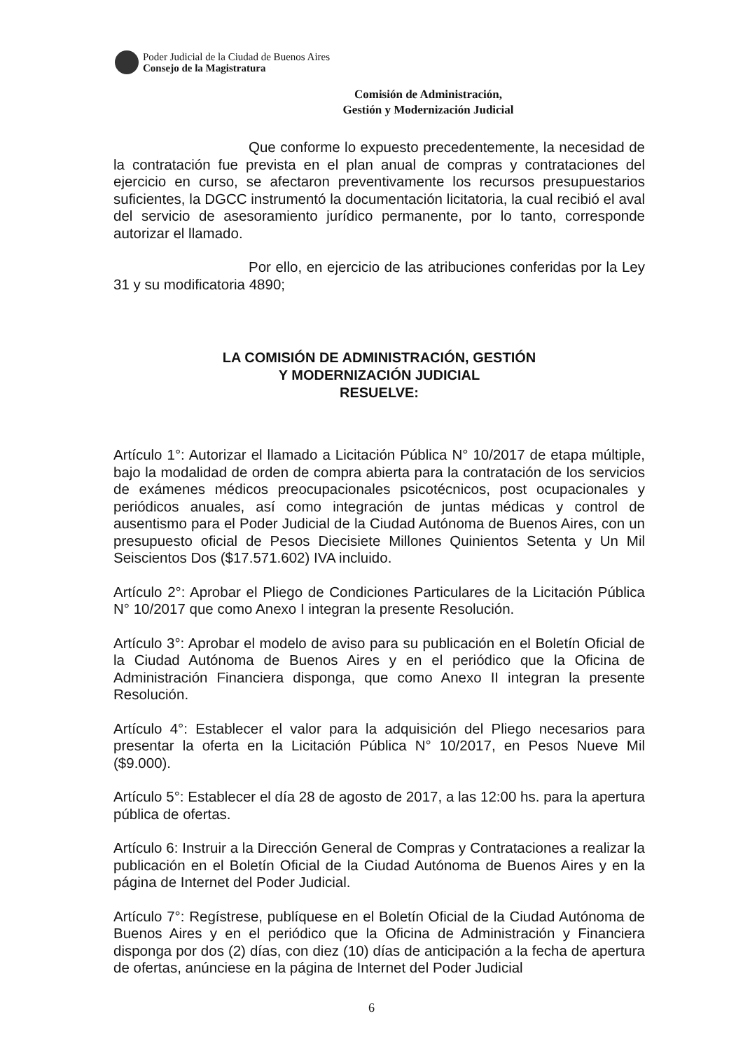Poder Judicial de la Ciudad de Buenos Aires
Consejo de la Magistratura
Comisión de Administración,
Gestión y Modernización Judicial
Que conforme lo expuesto precedentemente, la necesidad de la contratación fue prevista en el plan anual de compras y contrataciones del ejercicio en curso, se afectaron preventivamente los recursos presupuestarios suficientes, la DGCC instrumentó la documentación licitatoria, la cual recibió el aval del servicio de asesoramiento jurídico permanente, por lo tanto, corresponde autorizar el llamado.
Por ello, en ejercicio de las atribuciones conferidas por la Ley 31 y su modificatoria 4890;
LA COMISIÓN DE ADMINISTRACIÓN, GESTIÓN
Y MODERNIZACIÓN JUDICIAL
RESUELVE:
Artículo 1°: Autorizar el llamado a Licitación Pública N° 10/2017 de etapa múltiple, bajo la modalidad de orden de compra abierta para la contratación de los servicios de exámenes médicos preocupacionales psicotécnicos, post ocupacionales y periódicos anuales, así como integración de juntas médicas y control de ausentismo para el Poder Judicial de la Ciudad Autónoma de Buenos Aires, con un presupuesto oficial de Pesos Diecisiete Millones Quinientos Setenta y Un Mil Seiscientos Dos ($17.571.602) IVA incluido.
Artículo 2°: Aprobar el Pliego de Condiciones Particulares de la Licitación Pública N° 10/2017 que como Anexo I integran la presente Resolución.
Artículo 3°: Aprobar el modelo de aviso para su publicación en el Boletín Oficial de la Ciudad Autónoma de Buenos Aires y en el periódico que la Oficina de Administración Financiera disponga, que como Anexo II integran la presente Resolución.
Artículo 4°: Establecer el valor para la adquisición del Pliego necesarios para presentar la oferta en la Licitación Pública N° 10/2017, en Pesos Nueve Mil ($9.000).
Artículo 5°: Establecer el día 28 de agosto de 2017, a las 12:00 hs. para la apertura pública de ofertas.
Artículo 6: Instruir a la Dirección General de Compras y Contrataciones a realizar la publicación en el Boletín Oficial de la Ciudad Autónoma de Buenos Aires y en la página de Internet del Poder Judicial.
Artículo 7°: Regístrese, publíquese en el Boletín Oficial de la Ciudad Autónoma de Buenos Aires y en el periódico que la Oficina de Administración y Financiera disponga por dos (2) días, con diez (10) días de anticipación a la fecha de apertura de ofertas, anúnciese en la página de Internet del Poder Judicial
6